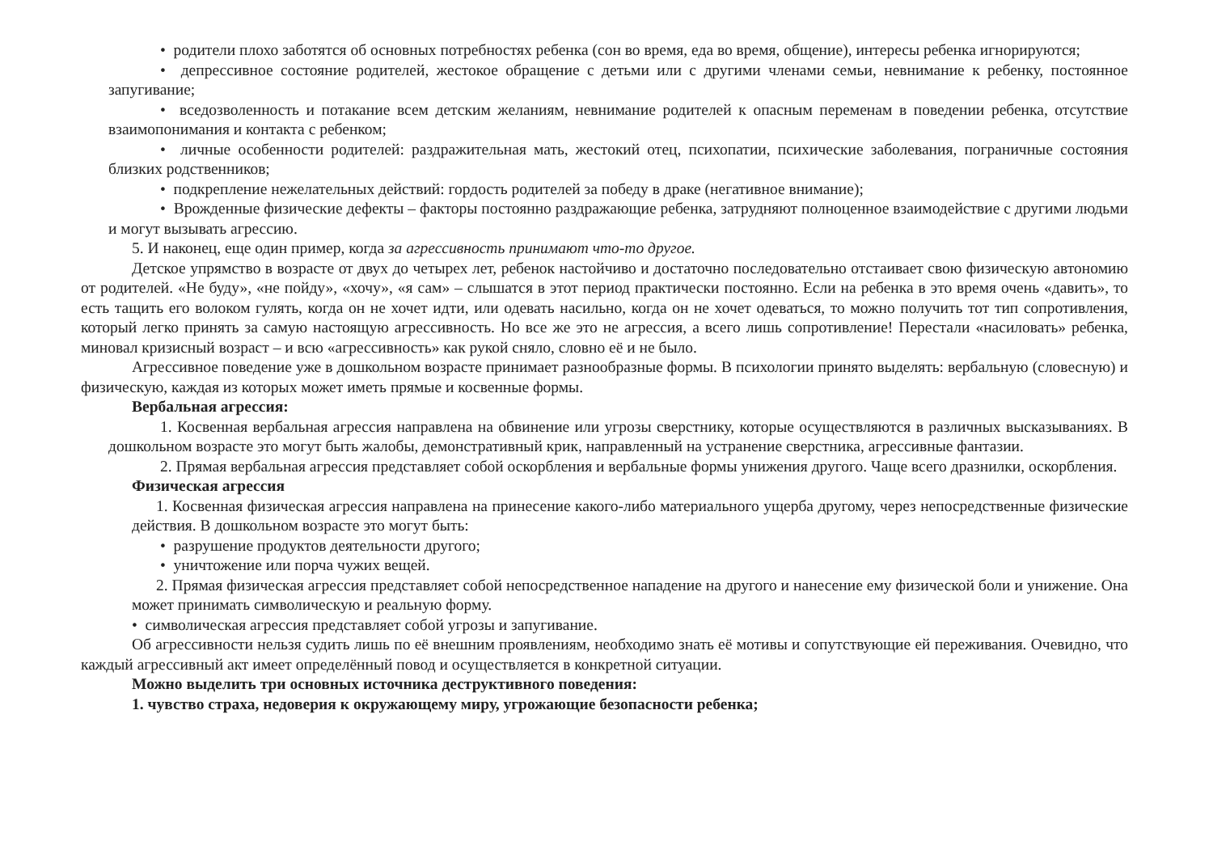• родители плохо заботятся об основных потребностях ребенка (сон во время, еда во время, общение), интересы ребенка игнорируются;
• депрессивное состояние родителей, жестокое обращение с детьми или с другими членами семьи, невнимание к ребенку, постоянное запугивание;
• вседозволенность и потакание всем детским желаниям, невнимание родителей к опасным переменам в поведении ребенка, отсутствие взаимопонимания и контакта с ребенком;
• личные особенности родителей: раздражительная мать, жестокий отец, психопатии, психические заболевания, пограничные состояния близких родственников;
• подкрепление нежелательных действий: гордость родителей за победу в драке (негативное внимание);
• Врожденные физические дефекты – факторы постоянно раздражающие ребенка, затрудняют полноценное взаимодействие с другими людьми и могут вызывать агрессию.
5. И наконец, еще один пример, когда за агрессивность принимают что-то другое.
Детское упрямство в возрасте от двух до четырех лет, ребенок настойчиво и достаточно последовательно отстаивает свою физическую автономию от родителей. «Не буду», «не пойду», «хочу», «я сам» – слышатся в этот период практически постоянно. Если на ребенка в это время очень «давить», то есть тащить его волоком гулять, когда он не хочет идти, или одевать насильно, когда он не хочет одеваться, то можно получить тот тип сопротивления, который легко принять за самую настоящую агрессивность. Но все же это не агрессия, а всего лишь сопротивление! Перестали «насиловать» ребенка, миновал кризисный возраст – и всю «агрессивность» как рукой сняло, словно её и не было.
Агрессивное поведение уже в дошкольном возрасте принимает разнообразные формы. В психологии принято выделять: вербальную (словесную) и физическую, каждая из которых может иметь прямые и косвенные формы.
Вербальная агрессия:
1. Косвенная вербальная агрессия направлена на обвинение или угрозы сверстнику, которые осуществляются в различных высказываниях. В дошкольном возрасте это могут быть жалобы, демонстративный крик, направленный на устранение сверстника, агрессивные фантазии.
2. Прямая вербальная агрессия представляет собой оскорбления и вербальные формы унижения другого. Чаще всего дразнилки, оскорбления.
Физическая агрессия
1. Косвенная физическая агрессия направлена на принесение какого-либо материального ущерба другому, через непосредственные физические действия. В дошкольном возрасте это могут быть:
• разрушение продуктов деятельности другого;
• уничтожение или порча чужих вещей.
2. Прямая физическая агрессия представляет собой непосредственное нападение на другого и нанесение ему физической боли и унижение. Она может принимать символическую и реальную форму.
• символическая агрессия представляет собой угрозы и запугивание.
Об агрессивности нельзя судить лишь по её внешним проявлениям, необходимо знать её мотивы и сопутствующие ей переживания. Очевидно, что каждый агрессивный акт имеет определённый повод и осуществляется в конкретной ситуации.
Можно выделить три основных источника деструктивного поведения:
1. чувство страха, недоверия к окружающему миру, угрожающие безопасности ребенка;